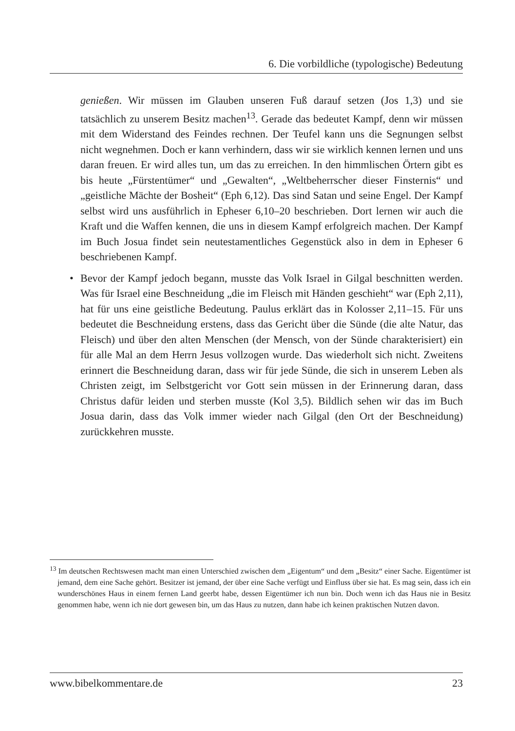6. Die vorbildliche (typologische) Bedeutung
genießen. Wir müssen im Glauben unseren Fuß darauf setzen (Jos 1,3) und sie tatsächlich zu unserem Besitz machen<sup>13</sup>. Gerade das bedeutet Kampf, denn wir müssen mit dem Widerstand des Feindes rechnen. Der Teufel kann uns die Segnungen selbst nicht wegnehmen. Doch er kann verhindern, dass wir sie wirklich kennen lernen und uns daran freuen. Er wird alles tun, um das zu erreichen. In den himmlischen Örtern gibt es bis heute „Fürstentümer“ und „Gewalten“, „Weltbeherrscher dieser Finsternis“ und „geistliche Mächte der Bosheit“ (Eph 6,12). Das sind Satan und seine Engel. Der Kampf selbst wird uns ausführlich in Epheser 6,10–20 beschrieben. Dort lernen wir auch die Kraft und die Waffen kennen, die uns in diesem Kampf erfolgreich machen. Der Kampf im Buch Josua findet sein neutestamentliches Gegenstück also in dem in Epheser 6 beschriebenen Kampf.
• Bevor der Kampf jedoch begann, musste das Volk Israel in Gilgal beschnitten werden. Was für Israel eine Beschneidung „die im Fleisch mit Händen geschieht“ war (Eph 2,11), hat für uns eine geistliche Bedeutung. Paulus erklärt das in Kolosser 2,11–15. Für uns bedeutet die Beschneidung erstens, dass das Gericht über die Sünde (die alte Natur, das Fleisch) und über den alten Menschen (der Mensch, von der Sünde charakterisiert) ein für alle Mal an dem Herrn Jesus vollzogen wurde. Das wiederholt sich nicht. Zweitens erinnert die Beschneidung daran, dass wir für jede Sünde, die sich in unserem Leben als Christen zeigt, im Selbstgericht vor Gott sein müssen in der Erinnerung daran, dass Christus dafür leiden und sterben musste (Kol 3,5). Bildlich sehen wir das im Buch Josua darin, dass das Volk immer wieder nach Gilgal (den Ort der Beschneidung) zurückkehren musste.
<sup>13</sup> Im deutschen Rechtswesen macht man einen Unterschied zwischen dem „Eigentum“ und dem „Besitz“ einer Sache. Eigentümer ist jemand, dem eine Sache gehört. Besitzer ist jemand, der über eine Sache verfügt und Einfluss über sie hat. Es mag sein, dass ich ein wunderschönes Haus in einem fernen Land geerbt habe, dessen Eigentümer ich nun bin. Doch wenn ich das Haus nie in Besitz genommen habe, wenn ich nie dort gewesen bin, um das Haus zu nutzen, dann habe ich keinen praktischen Nutzen davon.
www.bibelkommentare.de 23